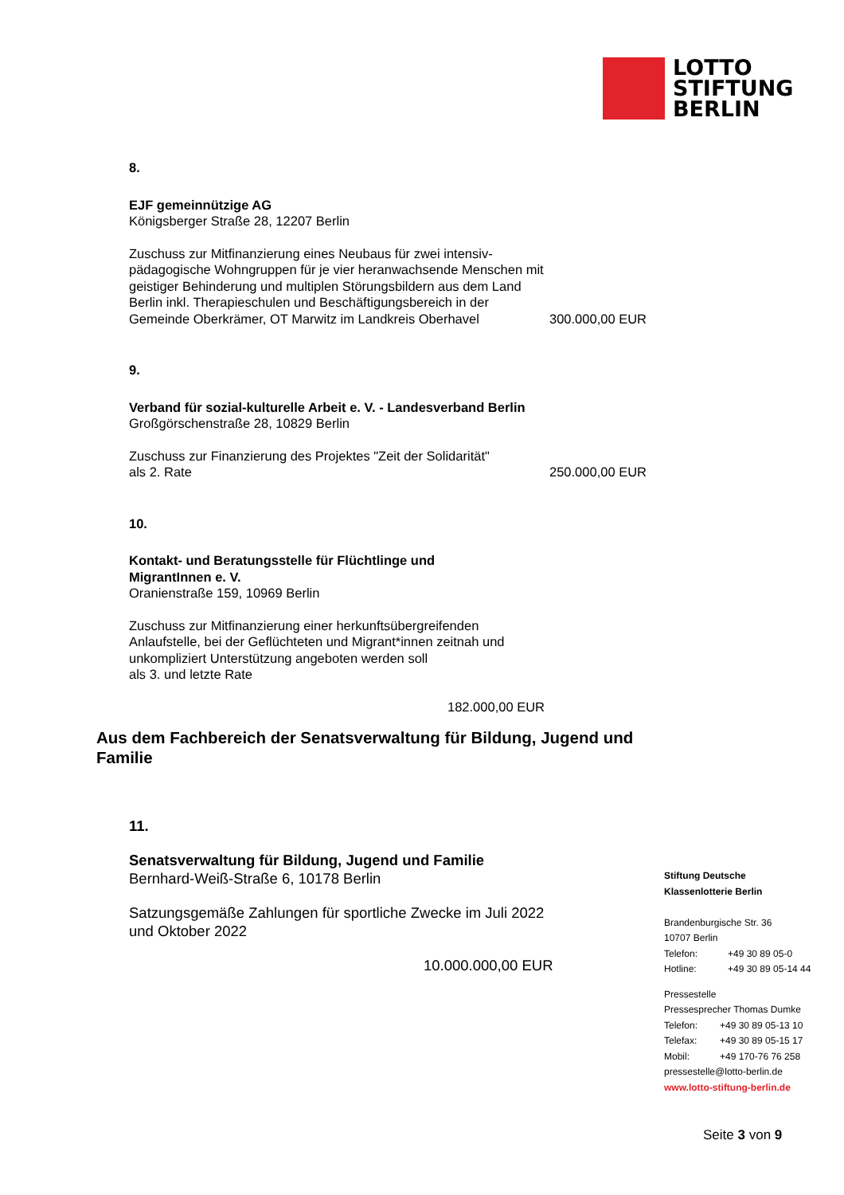LOTTO
STIFTUNG
BERLIN
8.
EJF gemeinnützige AG
Königsberger Straße 28, 12207 Berlin
Zuschuss zur Mitfinanzierung eines Neubaus für zwei intensiv-
pädagogische Wohngruppen für je vier heranwachsende Menschen mit
geistiger Behinderung und multiplen Störungsbildern aus dem Land
Berlin inkl. Therapieschulen und Beschäftigungsbereich in der
Gemeinde Oberkrämer, OT Marwitz im Landkreis Oberhavel 300.000,00 EUR
9.
Verband für sozial-kulturelle Arbeit e. V. - Landesverband Berlin
Großgörschenstraße 28, 10829 Berlin
Zuschuss zur Finanzierung des Projektes "Zeit der Solidarität"
als 2. Rate 250.000,00 EUR
10.
Kontakt- und Beratungsstelle für Flüchtlinge und
MigrantInnen e. V.
Oranienstraße 159, 10969 Berlin
Zuschuss zur Mitfinanzierung einer herkunftsübergreifenden
Anlaufstelle, bei der Geflüchteten und Migrant*innen zeitnah und
unkompliziert Unterstützung angeboten werden soll
als 3. und letzte Rate
182.000,00 EUR
Aus dem Fachbereich der Senatsverwaltung für Bildung, Jugend und Familie
11.
Senatsverwaltung für Bildung, Jugend und Familie
Bernhard-Weiß-Straße 6, 10178 Berlin
Satzungsgemäße Zahlungen für sportliche Zwecke im Juli 2022
und Oktober 2022
10.000.000,00 EUR
Stiftung Deutsche
Klassenlotterie Berlin
Brandenburgische Str. 36
10707 Berlin
| Telefon: | +49 30 89 05-0 |
| Hotline: | +49 30 89 05-14 44 |
Pressestelle
Pressesprecher Thomas Dumke
| Telefon: | +49 30 89 05-13 10 |
| Telefax: | +49 30 89 05-15 17 |
| Mobil: | +49 170-76 76 258 |
pressestelle@lotto-berlin.de
www.lotto-stiftung-berlin.de
Seite 3 von 9